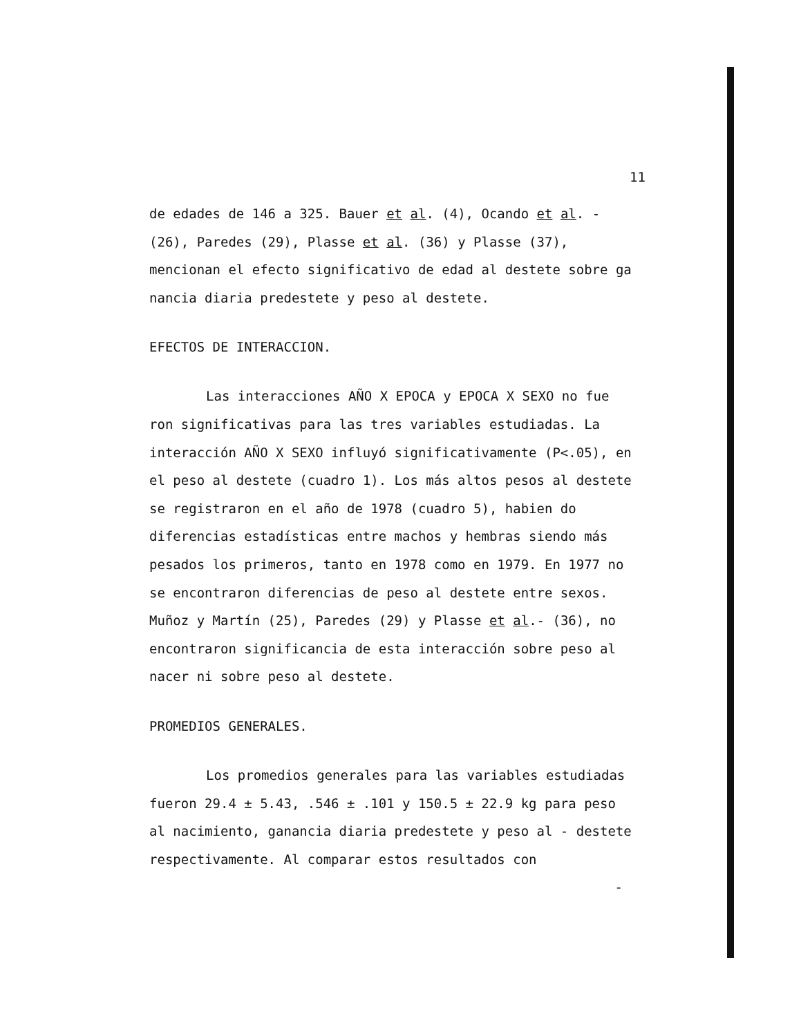11
de edades de 146 a 325. Bauer et al. (4), Ocando et al. - (26), Paredes (29), Plasse et al. (36) y Plasse (37), mencionan el efecto significativo de edad al destete sobre ga nancia diaria predestete y peso al destete.
EFECTOS DE INTERACCION.
Las interacciones AÑO X EPOCA y EPOCA X SEXO no fue ron significativas para las tres variables estudiadas. La interacción AÑO X SEXO influyó significativamente (P<.05), en el peso al destete (cuadro 1). Los más altos pesos al destete se registraron en el año de 1978 (cuadro 5), habien do diferencias estadísticas entre machos y hembras siendo más pesados los primeros, tanto en 1978 como en 1979. En 1977 no se encontraron diferencias de peso al destete entre sexos. Muñoz y Martín (25), Paredes (29) y Plasse et al.- (36), no encontraron significancia de esta interacción sobre peso al nacer ni sobre peso al destete.
PROMEDIOS GENERALES.
Los promedios generales para las variables estudiadas fueron 29.4 ± 5.43, .546 ± .101 y 150.5 ± 22.9 kg para peso al nacimiento, ganancia diaria predestete y peso al - destete respectivamente. Al comparar estos resultados con
-